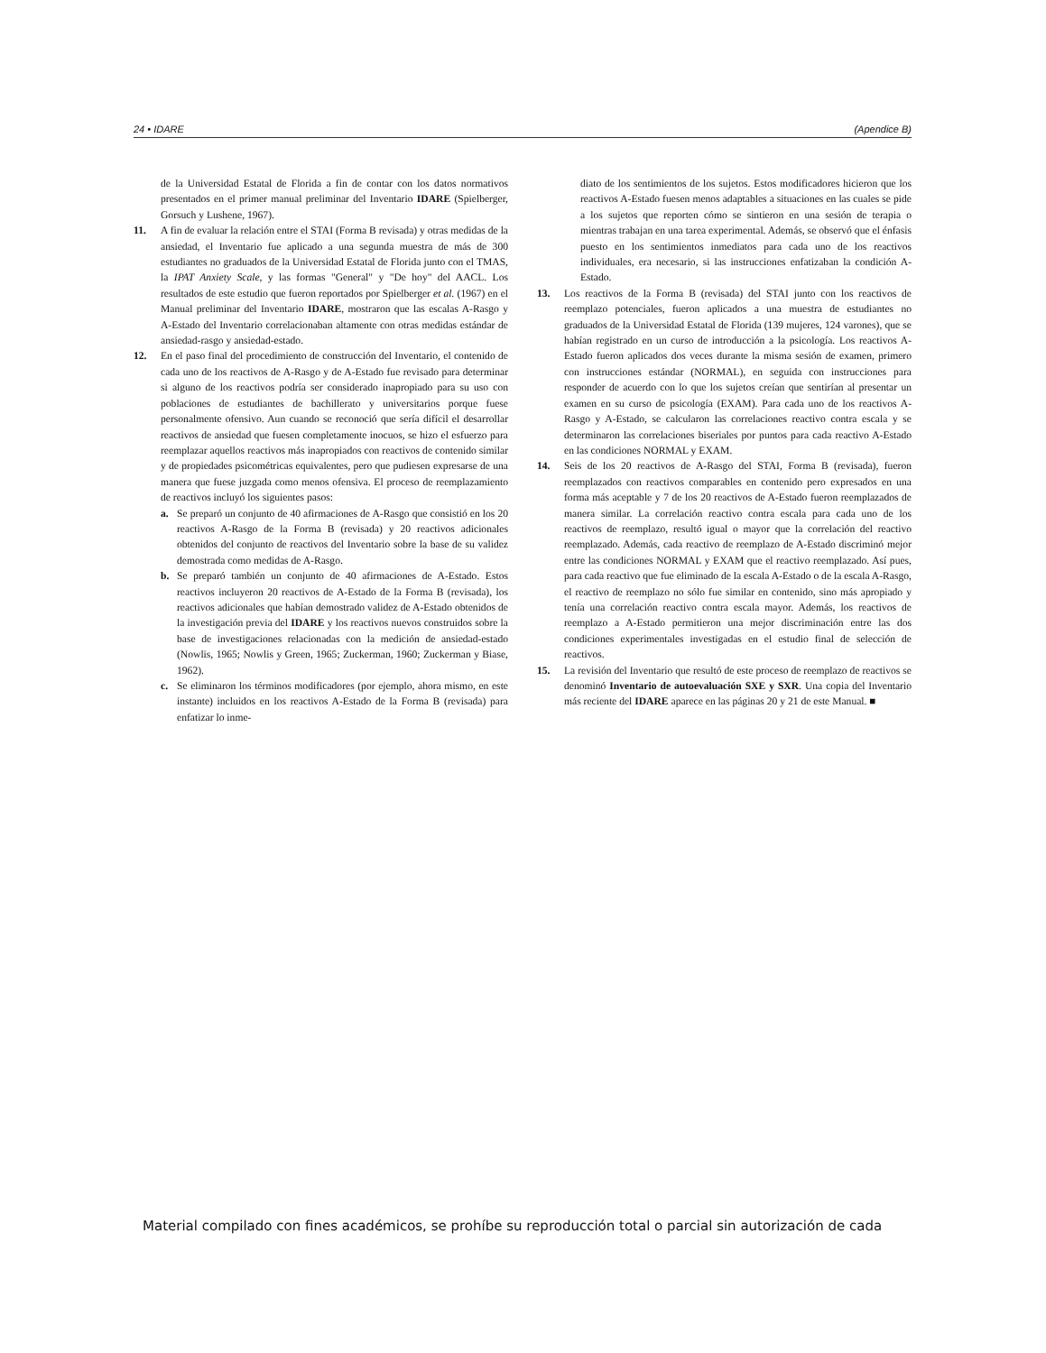24 • IDARE (Apendice B)
de la Universidad Estatal de Florida a fin de contar con los datos normativos presentados en el primer manual preliminar del Inventario IDARE (Spielberger, Gorsuch y Lushene, 1967).
11. A fin de evaluar la relación entre el STAI (Forma B revisada) y otras medidas de la ansiedad, el Inventario fue aplicado a una segunda muestra de más de 300 estudiantes no graduados de la Universidad Estatal de Florida junto con el TMAS, la IPAT Anxiety Scale, y las formas "General" y "De hoy" del AACL. Los resultados de este estudio que fueron reportados por Spielberger et al. (1967) en el Manual preliminar del Inventario IDARE, mostraron que las escalas A-Rasgo y A-Estado del Inventario correlacionaban altamente con otras medidas estándar de ansiedad-rasgo y ansiedad-estado.
12. En el paso final del procedimiento de construcción del Inventario, el contenido de cada uno de los reactivos de A-Rasgo y de A-Estado fue revisado para determinar si alguno de los reactivos podría ser considerado inapropiado para su uso con poblaciones de estudiantes de bachillerato y universitarios porque fuese personalmente ofensivo. Aun cuando se reconoció que sería difícil el desarrollar reactivos de ansiedad que fuesen completamente inocuos, se hizo el esfuerzo para reemplazar aquellos reactivos más inapropiados con reactivos de contenido similar y de propiedades psicométricas equivalentes, pero que pudiesen expresarse de una manera que fuese juzgada como menos ofensiva. El proceso de reemplazamiento de reactivos incluyó los siguientes pasos:
a. Se preparó un conjunto de 40 afirmaciones de A-Rasgo que consistió en los 20 reactivos A-Rasgo de la Forma B (revisada) y 20 reactivos adicionales obtenidos del conjunto de reactivos del Inventario sobre la base de su validez demostrada como medidas de A-Rasgo.
b. Se preparó también un conjunto de 40 afirmaciones de A-Estado. Estos reactivos incluyeron 20 reactivos de A-Estado de la Forma B (revisada), los reactivos adicionales que habían demostrado validez de A-Estado obtenidos de la investigación previa del IDARE y los reactivos nuevos construidos sobre la base de investigaciones relacionadas con la medición de ansiedad-estado (Nowlis, 1965; Nowlis y Green, 1965; Zuckerman, 1960; Zuckerman y Biase, 1962).
c. Se eliminaron los términos modificadores (por ejemplo, ahora mismo, en este instante) incluidos en los reactivos A-Estado de la Forma B (revisada) para enfatizar lo inme-
diato de los sentimientos de los sujetos. Estos modificadores hicieron que los reactivos A-Estado fuesen menos adaptables a situaciones en las cuales se pide a los sujetos que reporten cómo se sintieron en una sesión de terapia o mientras trabajan en una tarea experimental. Además, se observó que el énfasis puesto en los sentimientos inmediatos para cada uno de los reactivos individuales, era necesario, si las instrucciones enfatizaban la condición A-Estado.
13. Los reactivos de la Forma B (revisada) del STAI junto con los reactivos de reemplazo potenciales, fueron aplicados a una muestra de estudiantes no graduados de la Universidad Estatal de Florida (139 mujeres, 124 varones), que se habían registrado en un curso de introducción a la psicología. Los reactivos A-Estado fueron aplicados dos veces durante la misma sesión de examen, primero con instrucciones estándar (NORMAL), en seguida con instrucciones para responder de acuerdo con lo que los sujetos creían que sentirían al presentar un examen en su curso de psicología (EXAM). Para cada uno de los reactivos A-Rasgo y A-Estado, se calcularon las correlaciones reactivo contra escala y se determinaron las correlaciones biseriales por puntos para cada reactivo A-Estado en las condiciones NORMAL y EXAM.
14. Seis de los 20 reactivos de A-Rasgo del STAI, Forma B (revisada), fueron reemplazados con reactivos comparables en contenido pero expresados en una forma más aceptable y 7 de los 20 reactivos de A-Estado fueron reemplazados de manera similar. La correlación reactivo contra escala para cada uno de los reactivos de reemplazo, resultó igual o mayor que la correlación del reactivo reemplazado. Además, cada reactivo de reemplazo de A-Estado discriminó mejor entre las condiciones NORMAL y EXAM que el reactivo reemplazado. Así pues, para cada reactivo que fue eliminado de la escala A-Estado o de la escala A-Rasgo, el reactivo de reemplazo no sólo fue similar en contenido, sino más apropiado y tenía una correlación reactivo contra escala mayor. Además, los reactivos de reemplazo a A-Estado permitieron una mejor discriminación entre las dos condiciones experimentales investigadas en el estudio final de selección de reactivos.
15. La revisión del Inventario que resultó de este proceso de reemplazo de reactivos se denominó Inventario de autoevaluación SXE y SXR. Una copia del Inventario más reciente del IDARE aparece en las páginas 20 y 21 de este Manual. ■
Material compilado con fines académicos, se prohíbe su reproducción total o parcial sin autorización de cada